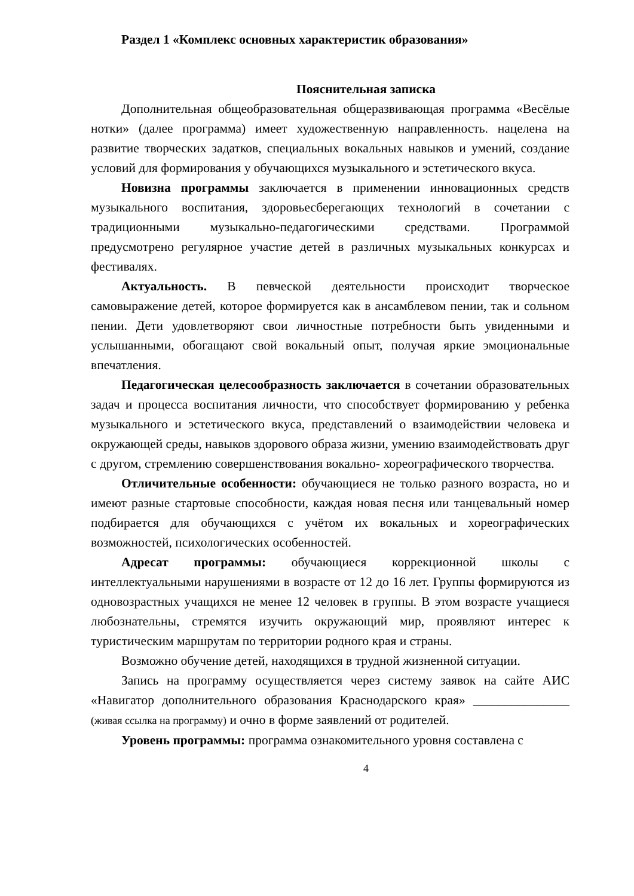Раздел 1 «Комплекс основных характеристик образования»
Пояснительная записка
Дополнительная общеобразовательная общеразвивающая программа «Весёлые нотки» (далее программа) имеет художественную направленность. нацелена на развитие творческих задатков, специальных вокальных навыков и умений, создание условий для формирования у обучающихся музыкального и эстетического вкуса.
Новизна программы заключается в применении инновационных средств музыкального воспитания, здоровьесберегающих технологий в сочетании с традиционными музыкально-педагогическими средствами. Программой предусмотрено регулярное участие детей в различных музыкальных конкурсах и фестивалях.
Актуальность. В певческой деятельности происходит творческое самовыражение детей, которое формируется как в ансамблевом пении, так и сольном пении. Дети удовлетворяют свои личностные потребности быть увиденными и услышанными, обогащают свой вокальный опыт, получая яркие эмоциональные впечатления.
Педагогическая целесообразность заключается в сочетании образовательных задач и процесса воспитания личности, что способствует формированию у ребенка музыкального и эстетического вкуса, представлений о взаимодействии человека и окружающей среды, навыков здорового образа жизни, умению взаимодействовать друг с другом, стремлению совершенствования вокально- хореографического творчества.
Отличительные особенности: обучающиеся не только разного возраста, но и имеют разные стартовые способности, каждая новая песня или танцевальный номер подбирается для обучающихся с учётом их вокальных и хореографических возможностей, психологических особенностей.
Адресат программы: обучающиеся коррекционной школы с интеллектуальными нарушениями в возрасте от 12 до 16 лет. Группы формируются из одновозрастных учащихся не менее 12 человек в группы. В этом возрасте учащиеся любознательны, стремятся изучить окружающий мир, проявляют интерес к туристическим маршрутам по территории родного края и страны.
Возможно обучение детей, находящихся в трудной жизненной ситуации.
Запись на программу осуществляется через систему заявок на сайте АИС «Навигатор дополнительного образования Краснодарского края» _______________ (живая ссылка на программу) и очно в форме заявлений от родителей.
Уровень программы: программа ознакомительного уровня составлена с
4